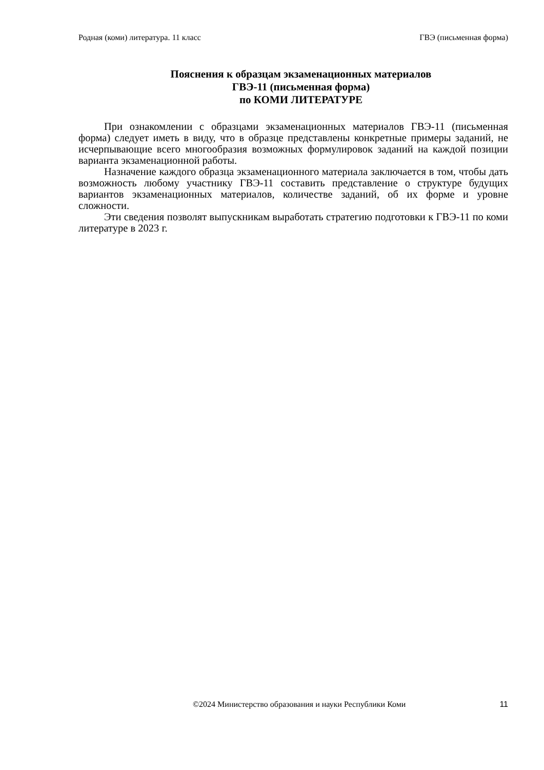Родная (коми) литература. 11 класс ГВЭ (письменная форма)
Пояснения к образцам экзаменационных материалов
ГВЭ-11 (письменная форма)
по КОМИ ЛИТЕРАТУРЕ
При ознакомлении с образцами экзаменационных материалов ГВЭ-11 (письменная форма) следует иметь в виду, что в образце представлены конкретные примеры заданий, не исчерпывающие всего многообразия возможных формулировок заданий на каждой позиции варианта экзаменационной работы.
Назначение каждого образца экзаменационного материала заключается в том, чтобы дать возможность любому участнику ГВЭ-11 составить представление о структуре будущих вариантов экзаменационных материалов, количестве заданий, об их форме и уровне сложности.
Эти сведения позволят выпускникам выработать стратегию подготовки к ГВЭ-11 по коми литературе в 2023 г.
©2024 Министерство образования и науки Республики Коми 11